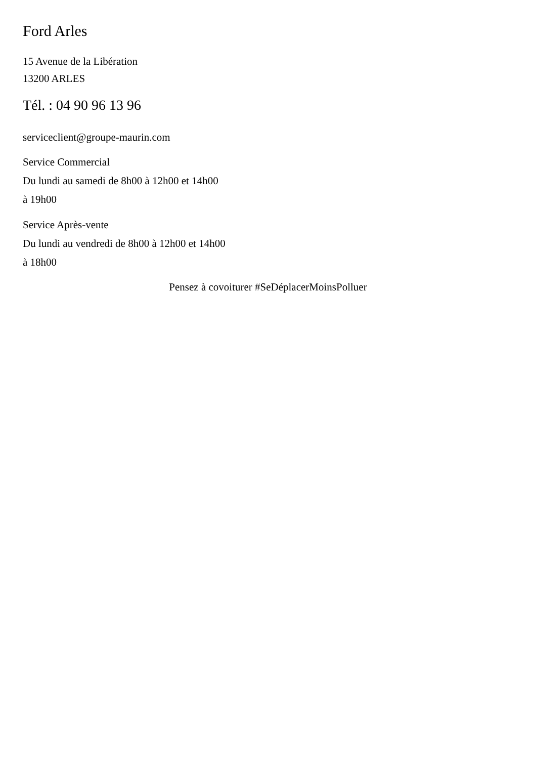Ford Arles
15 Avenue de la Libération
13200 ARLES
Tél. : 04 90 96 13 96
serviceclient@groupe-maurin.com
Service Commercial
Du lundi au samedi de 8h00 à 12h00 et 14h00
à 19h00
Service Après-vente
Du lundi au vendredi de 8h00 à 12h00 et 14h00
à 18h00
Pensez à covoiturer #SeDéplacerMoinsPolluer